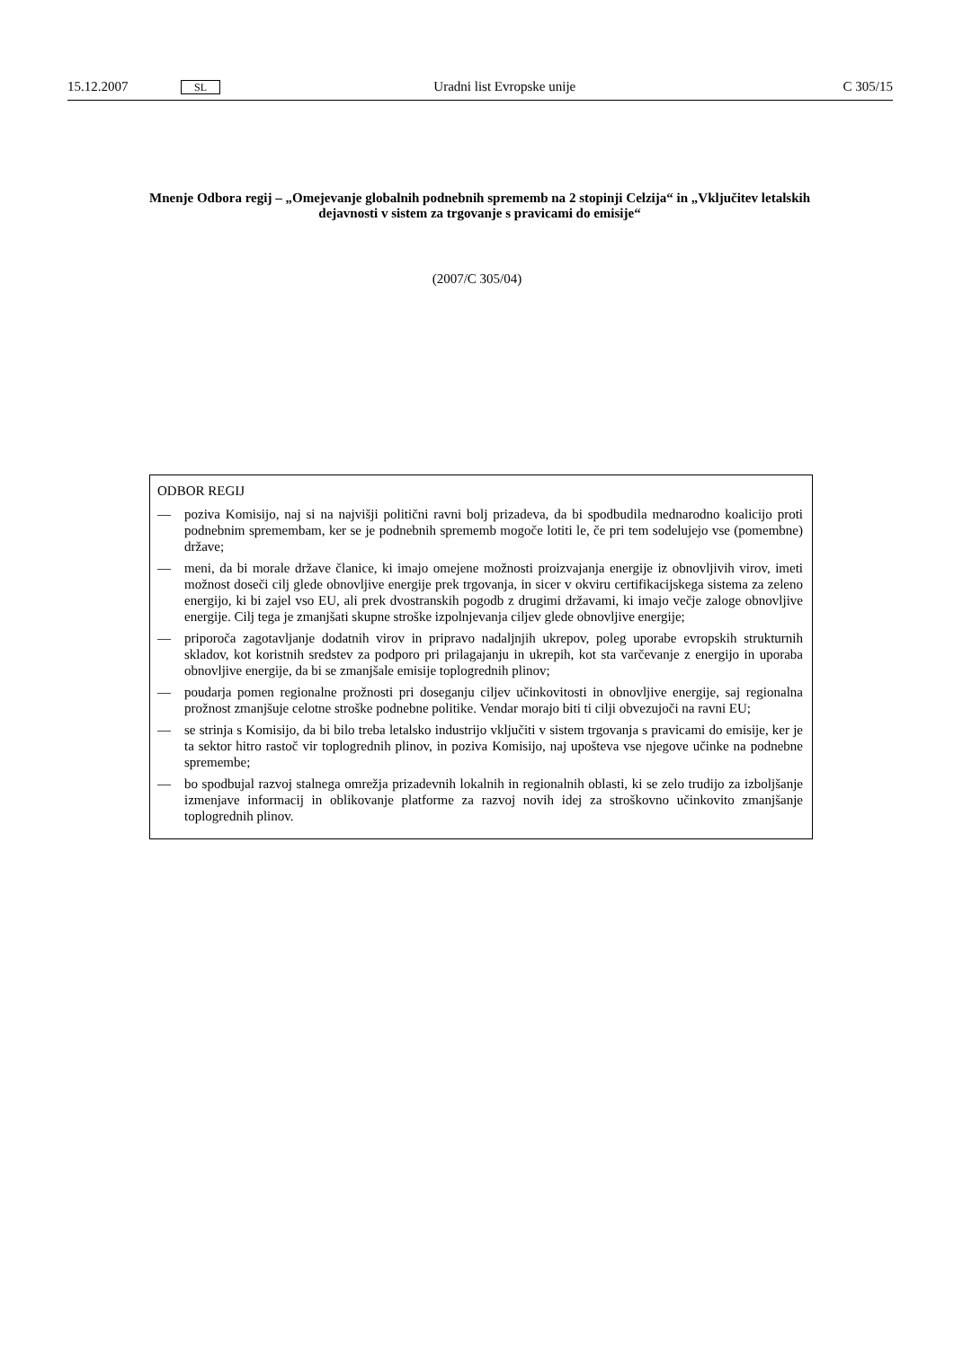15.12.2007 SL Uradni list Evropske unije C 305/15
Mnenje Odbora regij – „Omejevanje globalnih podnebnih sprememb na 2 stopinji Celzija“ in „Vključitev letalskih dejavnosti v sistem za trgovanje s pravicami do emisije“
(2007/C 305/04)
ODBOR REGIJ
— poziva Komisijo, naj si na najvišji politični ravni bolj prizadeva, da bi spodbudila mednarodno koalicijo proti podnebnim spremembam, ker se je podnebnih sprememb mogoče lotiti le, če pri tem sodelujejo vse (pomembne) države;
— meni, da bi morale države članice, ki imajo omejene možnosti proizvajanja energije iz obnovljivih virov, imeti možnost doseči cilj glede obnovljive energije prek trgovanja, in sicer v okviru certifikacijskega sistema za zeleno energijo, ki bi zajel vso EU, ali prek dvostranskih pogodb z drugimi državami, ki imajo večje zaloge obnovljive energije. Cilj tega je zmanjšati skupne stroške izpolnjevanja ciljev glede obnovljive energije;
— priporoča zagotavljanje dodatnih virov in pripravo nadaljnjih ukrepov, poleg uporabe evropskih strukturnih skladov, kot koristnih sredstev za podporo pri prilagajanju in ukrepih, kot sta varčevanje z energijo in uporaba obnovljive energije, da bi se zmanjšale emisije toplogrednih plinov;
— poudarja pomen regionalne prožnosti pri doseganju ciljev učinkovitosti in obnovljive energije, saj regionalna prožnost zmanjšuje celotne stroške podnebne politike. Vendar morajo biti ti cilji obvezujoči na ravni EU;
— se strinja s Komisijo, da bi bilo treba letalsko industrijo vključiti v sistem trgovanja s pravicami do emisije, ker je ta sektor hitro rastoč vir toplogrednih plinov, in poziva Komisijo, naj upošteva vse njegove učinke na podnebne spremembe;
— bo spodbujal razvoj stalnega omrežja prizadevnih lokalnih in regionalnih oblasti, ki se zelo trudijo za izboljšanje izmenjave informacij in oblikovanje platforme za razvoj novih idej za stroškovno učinkovito zmanjšanje toplogrednih plinov.